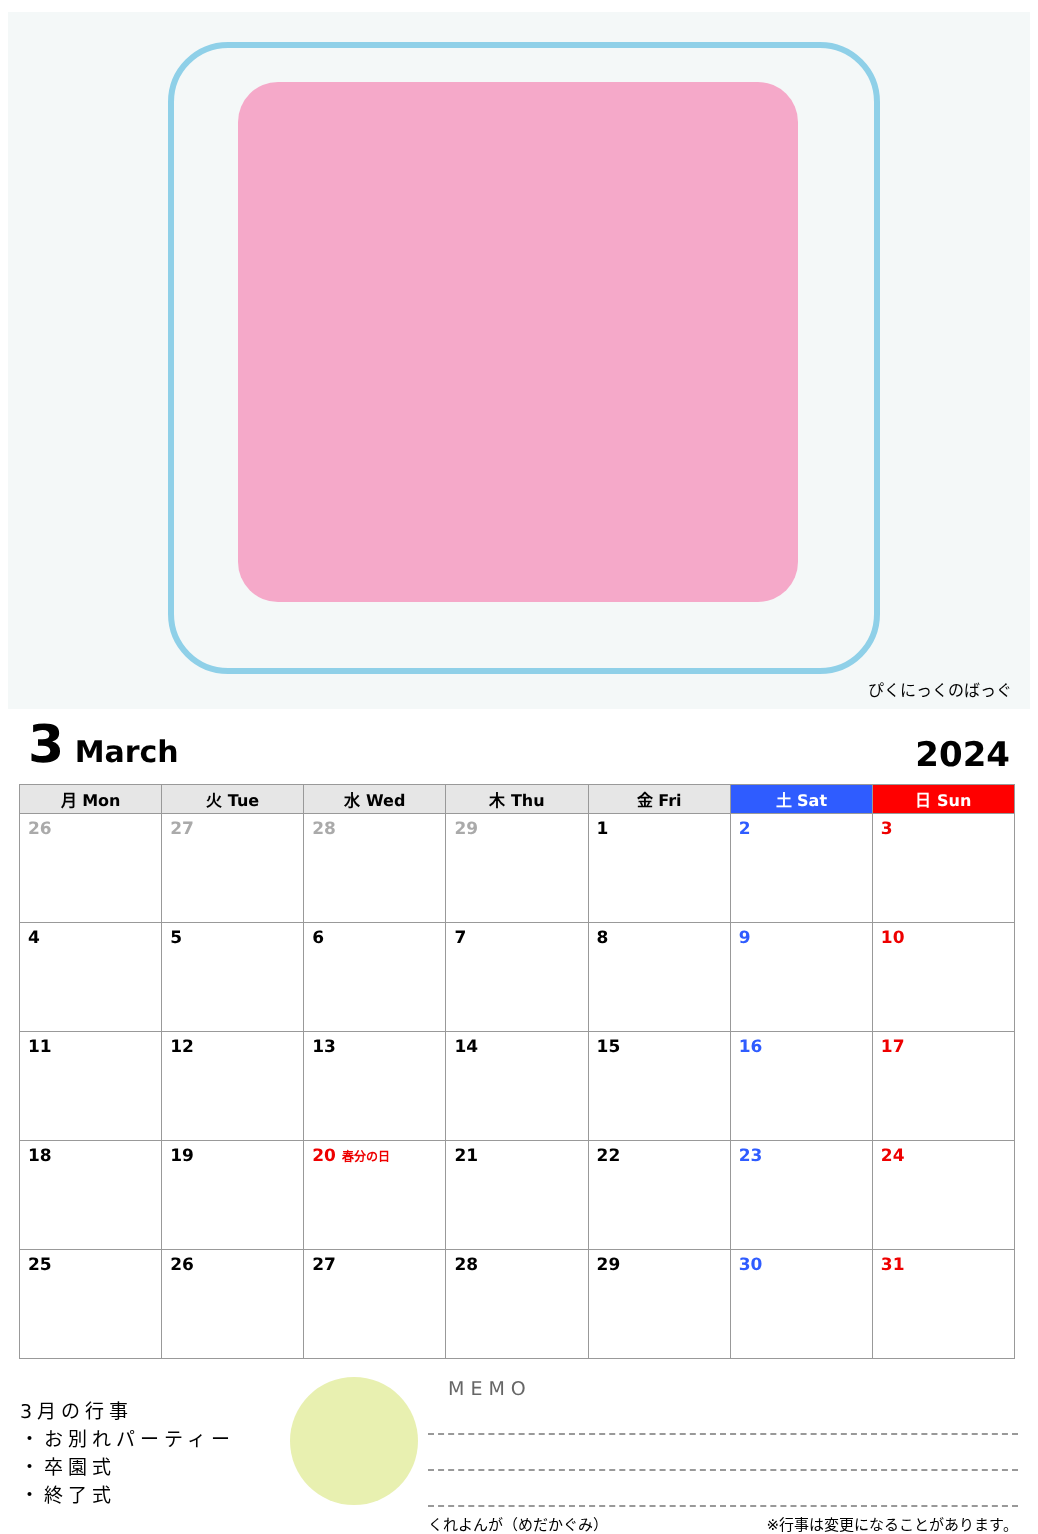ぴくにっくのばっぐ
3 March
2024
| 月 Mon | 火 Tue | 水 Wed | 木 Thu | 金 Fri | 土 Sat | 日 Sun |
| --- | --- | --- | --- | --- | --- | --- |
| 26 | 27 | 28 | 29 | 1 | 2 | 3 |
| 4 | 5 | 6 | 7 | 8 | 9 | 10 |
| 11 | 12 | 13 | 14 | 15 | 16 | 17 |
| 18 | 19 | 20 春分の日 | 21 | 22 | 23 | 24 |
| 25 | 26 | 27 | 28 | 29 | 30 | 31 |
3月の行事
・お別れパーティー
・卒園式
・終了式
MEMO
くれよんが（めだかぐみ） ※行事は変更になることがあります。